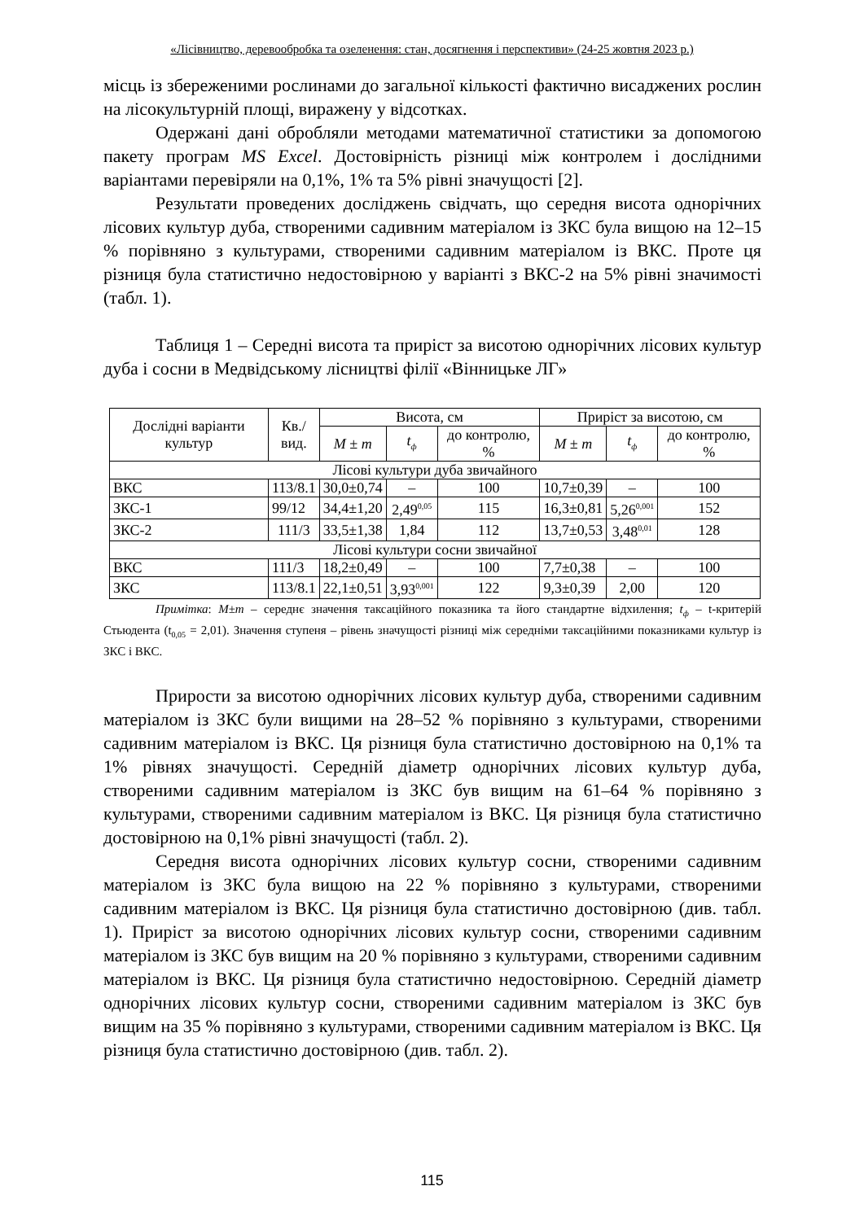«Лісівництво, деревообробка та озеленення: стан, досягнення і перспективи» (24-25 жовтня 2023 р.)
місць із збереженими рослинами до загальної кількості фактично висаджених рослин на лісокультурній площі, виражену у відсотках.
Одержані дані обробляли методами математичної статистики за допомогою пакету програм MS Excel. Достовірність різниці між контролем і дослідними варіантами перевіряли на 0,1%, 1% та 5% рівні значущості [2].
Результати проведених досліджень свідчать, що середня висота однорічних лісових культур дуба, створеними садивним матеріалом із ЗКС була вищою на 12–15 % порівняно з культурами, створеними садивним матеріалом із ВКС. Проте ця різниця була статистично недостовірною у варіанті з ВКС-2 на 5% рівні значимості (табл. 1).
Таблиця 1 – Середні висота та приріст за висотою однорічних лісових культур дуба і сосни в Медвідському лісництві філії «Вінницьке ЛГ»
| Дослідні варіанти культур | Кв./ вид. | Висота, см | | | Приріст за висотою, см | | |
| --- | --- | --- | --- | --- | --- | --- | --- |
| | | M ± m | t<sub>ф</sub> | до контролю, % | M ± m | t<sub>ф</sub> | до контролю, % |
| Лісові культури дуба звичайного | | | | | | | |
| ВКС | 113/8.1 | 30,0±0,74 | – | 100 | 10,7±0,39 | – | 100 |
| ЗКС-1 | 99/12 | 34,4±1,20 | 2,49<sup>0,05</sup> | 115 | 16,3±0,81 | 5,26<sup>0,001</sup> | 152 |
| ЗКС-2 | 111/3 | 33,5±1,38 | 1,84 | 112 | 13,7±0,53 | 3,48<sup>0,01</sup> | 128 |
| Лісові культури сосни звичайної | | | | | | | |
| ВКС | 111/3 | 18,2±0,49 | – | 100 | 7,7±0,38 | – | 100 |
| ЗКС | 113/8.1 | 22,1±0,51 | 3,93<sup>0,001</sup> | 122 | 9,3±0,39 | 2,00 | 120 |
Примітка: M±m – середнє значення таксаційного показника та його стандартне відхилення; t<sub>ф</sub> – t-критерій Стьюдента (t<sub>0,05</sub> = 2,01). Значення ступеня – рівень значущості різниці між середніми таксаційними показниками культур із ЗКС і ВКС.
Прирости за висотою однорічних лісових культур дуба, створеними садивним матеріалом із ЗКС були вищими на 28–52 % порівняно з культурами, створеними садивним матеріалом із ВКС. Ця різниця була статистично достовірною на 0,1% та 1% рівнях значущості. Середній діаметр однорічних лісових культур дуба, створеними садивним матеріалом із ЗКС був вищим на 61–64 % порівняно з культурами, створеними садивним матеріалом із ВКС. Ця різниця була статистично достовірною на 0,1% рівні значущості (табл. 2).
Середня висота однорічних лісових культур сосни, створеними садивним матеріалом із ЗКС була вищою на 22 % порівняно з культурами, створеними садивним матеріалом із ВКС. Ця різниця була статистично достовірною (див. табл. 1). Приріст за висотою однорічних лісових культур сосни, створеними садивним матеріалом із ЗКС був вищим на 20 % порівняно з культурами, створеними садивним матеріалом із ВКС. Ця різниця була статистично недостовірною. Середній діаметр однорічних лісових культур сосни, створеними садивним матеріалом із ЗКС був вищим на 35 % порівняно з культурами, створеними садивним матеріалом із ВКС. Ця різниця була статистично достовірною (див. табл. 2).
115